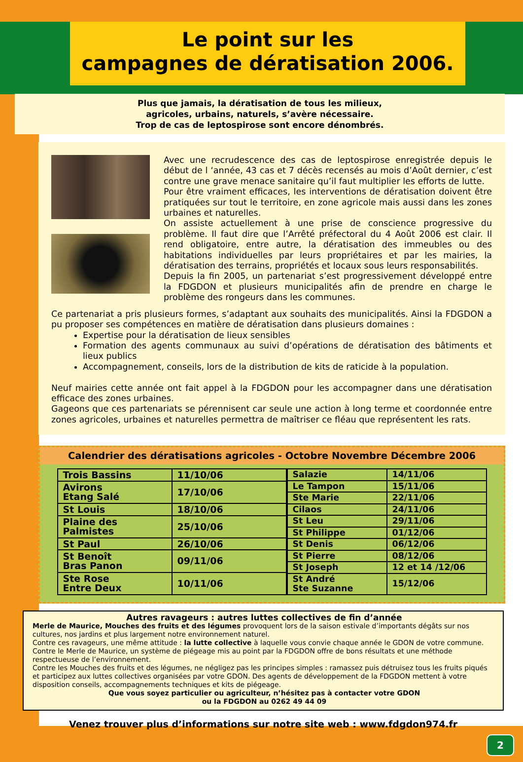Le point sur les
campagnes de dératisation 2006.
Plus que jamais, la dératisation de tous les milieux,
agricoles, urbains, naturels, s’avère nécessaire.
Trop de cas de leptospirose sont encore dénombrés.
Avec une recrudescence des cas de leptospirose enregistrée depuis le début de l ‘année, 43 cas et 7 décès recensés au mois d’Août dernier, c’est contre une grave menace sanitaire qu’il faut multiplier les efforts de lutte.
Pour être vraiment efficaces, les interventions de dératisation doivent être pratiquées sur tout le territoire, en zone agricole mais aussi dans les zones urbaines et naturelles.
On assiste actuellement à une prise de conscience progressive du problème. Il faut dire que l’Arrêté préfectoral du 4 Août 2006 est clair. Il rend obligatoire, entre autre, la dératisation des immeubles ou des habitations individuelles par leurs propriétaires et par les mairies, la dératisation des terrains, propriétés et locaux sous leurs responsabilités.
Depuis la fin 2005, un partenariat s’est progressivement développé entre la FDGDON et plusieurs municipalités afin de prendre en charge le problème des rongeurs dans les communes.
Ce partenariat a pris plusieurs formes, s’adaptant aux souhaits des municipalités. Ainsi la FDGDON a pu proposer ses compétences en matière de dératisation dans plusieurs domaines :
Expertise pour la dératisation de lieux sensibles
Formation des agents communaux au suivi d’opérations de dératisation des bâtiments et lieux publics
Accompagnement, conseils, lors de la distribution de kits de raticide à la population.
Neuf mairies cette année ont fait appel à la FDGDON pour les accompagner dans une dératisation efficace des zones urbaines.
Gageons que ces partenariats se pérennisent car seule une action à long terme et coordonnée entre zones agricoles, urbaines et naturelles permettra de maîtriser ce fléau que représentent les rats.
Calendrier des dératisations agricoles - Octobre Novembre Décembre 2006
| Trois Bassins | 11/10/06 |
| Avirons Etang Salé | 17/10/06 |
| St Louis | 18/10/06 |
| Plaine des Palmistes | 25/10/06 |
| St Paul | 26/10/06 |
| St Benoît Bras Panon | 09/11/06 |
| Ste Rose Entre Deux | 10/11/06 |
| Salazie | 14/11/06 |
| Le Tampon | 15/11/06 |
| Ste Marie | 22/11/06 |
| Cilaos | 24/11/06 |
| St Leu | 29/11/06 |
| St Philippe | 01/12/06 |
| St Denis | 06/12/06 |
| St Pierre | 08/12/06 |
| St Joseph | 12 et 14 /12/06 |
| St André Ste Suzanne | 15/12/06 |
Autres ravageurs : autres luttes collectives de fin d’année
Merle de Maurice, Mouches des fruits et des légumes provoquent lors de la saison estivale d’importants dégâts sur nos cultures, nos jardins et plus largement notre environnement naturel.
Contre ces ravageurs, une même attitude : la lutte collective à laquelle vous convie chaque année le GDON de votre commune.
Contre le Merle de Maurice, un système de piégeage mis au point par la FDGDON offre de bons résultats et une méthode respectueuse de l’environnement.
Contre les Mouches des fruits et des légumes, ne négligez pas les principes simples : ramassez puis détruisez tous les fruits piqués et participez aux luttes collectives organisées par votre GDON. Des agents de développement de la FDGDON mettent à votre disposition conseils, accompagnements techniques et kits de piégeage.
Que vous soyez particulier ou agriculteur, n’hésitez pas à contacter votre GDON
ou la FDGDON au 0262 49 44 09
Venez trouver plus d’informations sur notre site web : www.fdgdon974.fr
2